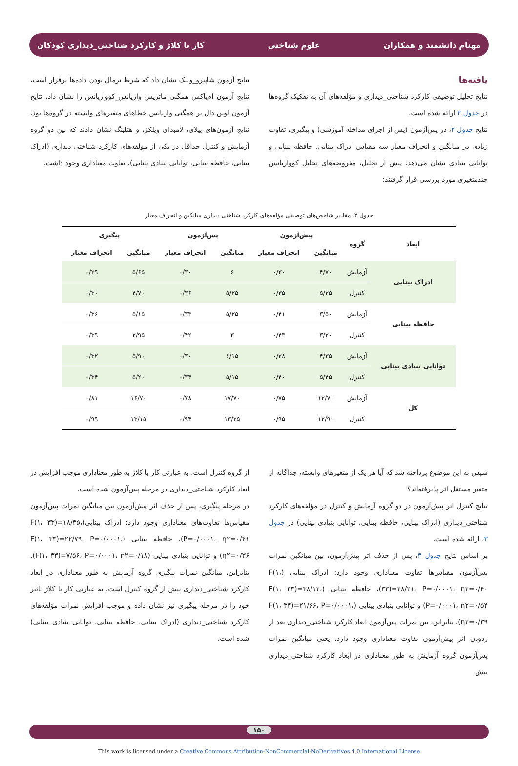مهنام دانشمند و همکاران علوم شناختی کار با کلاژ و کارکرد شناختی_دیداری کودکان
یافته‌ها
نتایج تحلیل توصیفی کارکرد شناختی_دیداری و مؤلفه‌های آن به تفکیک گروه‌ها در جدول ۲ ارائه شده است.
نتایج جدول ۲، در پس‌آزمون (پس از اجرای مداخله آموزشی) و پیگیری، تفاوت زیادی در میانگین و انحراف معیار سه مقیاس ادراک بینایی، حافظه بینایی و توانایی بنیادی نشان می‌دهد. پیش از تحلیل، مفروضه‌های تحلیل کوواریانس چندمتغیری مورد بررسی قرار گرفتند:
نتایج آزمون شاپیرو_ویلک نشان داد که شرط نرمال بودن داده‌ها برقرار است، نتایج آزمون ام‌باکس همگنی ماتریس واریانس_کوواریانس را نشان داد، نتایج آزمون لوین دال بر همگنی واریانس خطاهای متغیرهای وابسته در گروه‌ها بود. نتایج آزمون‌های پیلای، لامبدای ویلکز، و هتلینگ نشان دادند که بین دو گروه آزمایش و کنترل حداقل در یکی از مولفه‌های کارکرد شناختی دیداری (ادراک بینایی، حافظه بینایی، توانایی بنیادی بینایی)، تفاوت معناداری وجود داشت.
جدول ۲. مقادیر شاخص‌های توصیفی مؤلفه‌های کارکرد شناختی دیداری میانگین و انحراف معیار
| ابعاد | گروه | پیش‌آزمون | | پس‌آزمون | | پیگیری | |
| --- | --- | --- | --- | --- | --- | --- | --- |
| | | میانگین | انحراف معیار | میانگین | انحراف معیار | میانگین | انحراف معیار |
| ادراک بینایی | آزمایش | ۴/۷۰ | ۰/۳۰ | ۶ | ۰/۳۰ | ۵/۶۵ | ۰/۲۹ |
| | کنترل | ۵/۲۵ | ۰/۳۵ | ۵/۲۵ | ۰/۳۶ | ۴/۷۰ | ۰/۳۰ |
| حافظه بینایی | آزمایش | ۳/۵۰ | ۰/۴۱ | ۵/۲۵ | ۰/۳۳ | ۵/۱۵ | ۰/۳۶ |
| | کنترل | ۳/۲۰ | ۰/۴۳ | ۳ | ۰/۴۲ | ۲/۹۵ | ۰/۳۹ |
| توانایی بنیادی بینایی | آزمایش | ۴/۳۵ | ۰/۲۸ | ۶/۱۵ | ۰/۳۰ | ۵/۹۰ | ۰/۳۲ |
| | کنترل | ۵/۴۵ | ۰/۴۰ | ۵/۱۵ | ۰/۳۴ | ۵/۲۰ | ۰/۳۴ |
| کل | آزمایش | ۱۲/۷۰ | ۰/۷۵ | ۱۷/۷۰ | ۰/۷۸ | ۱۶/۷۰ | ۰/۸۱ |
| | کنترل | ۱۲/۹۰ | ۰/۹۵ | ۱۳/۲۵ | ۰/۹۴ | ۱۳/۱۵ | ۰/۹۹ |
سپس به این موضوع پرداخته شد که آیا هر یک از متغیرهای وابسته، جداگانه از متغیر مستقل اثر پذیرفته‌اند؟
نتایج کنترل اثر پیش‌آزمون در دو گروه آزمایش و کنترل در مؤلفه‌های کارکرد شناختی_دیداری (ادراک بینایی، حافظه بینایی، توانایی بنیادی بینایی) در جدول ۳، ارائه شده است.
بر اساس نتایج جدول ۳، پس از حذف اثر پیش‌آزمون، بین میانگین نمرات پس‌آزمون مقیاس‌ها تفاوت معناداری وجود دارد: ادراک بینایی (F(۱، ۳۳)=۲۸/۲۱، P=۰/۰۰۰۱، η۲=۰/۴۰)، حافظه بینایی (F(۱، ۳۳)=۳۸/۱۲، P=۰/۰۰۰۱، η۲=۰/۵۴) و توانایی بنیادی بینایی (F(۱، ۳۳)=۲۱/۶۶، P=۰/۰۰۰۱، η۲=۰/۳۹). بنابراین، بین نمرات پس‌آزمون ابعاد کارکرد شناختی_دیداری بعد از زدودن اثر پیش‌آزمون تفاوت معناداری وجود دارد. یعنی میانگین نمرات پس‌آزمون گروه آزمایش به طور معناداری در ابعاد کارکرد شناختی_دیداری بیش
از گروه کنترل است. به عبارتی کار با کلاژ به طور معناداری موجب افزایش در ابعاد کارکرد شناختی_دیداری در مرحله پس‌آزمون شده است.
در مرحله پیگیری، پس از حذف اثر پیش‌آزمون بین میانگین نمرات پس‌آزمون مقیاس‌ها تفاوت‌های معناداری وجود دارد: ادراک بینایی(F(۱، ۳۳)=۱۸/۳۵، P=۰/۰۰۰۱، η۲=۰/۴۱)، حافظه بینایی (F(۱، ۳۳)=۲۲/۷۹، P=۰/۰۰۰۱، η۲=۰/۳۶) و توانایی بنیادی بینایی (F(۱، ۳۳)=۷/۵۶، P=۰/۰۰۰۱، η۲=۰/۱۸). بنابراین، میانگین نمرات پیگیری گروه آزمایش به طور معناداری در ابعاد کارکرد شناختی_دیداری بیش از گروه کنترل است. به عبارتی کار با کلاژ تاثیر خود را در مرحله پیگیری نیز نشان داده و موجب افزایش نمرات مؤلفه‌های کارکرد شناختی_دیداری (ادراک بینایی، حافظه بینایی، توانایی بنیادی بینایی) شده است.
۱۵۰
This work is licensed under a Creative Commons Attribution-NonCommercial-NoDerivatives 4.0 International License